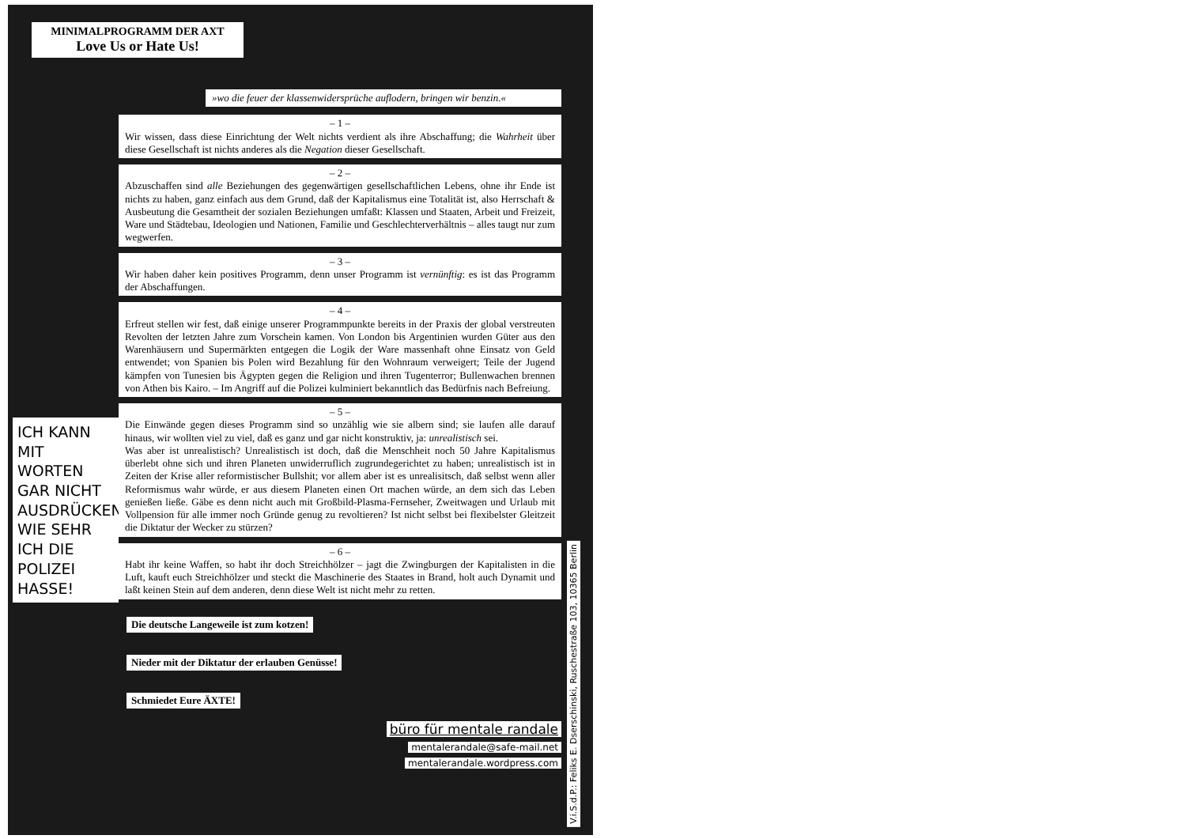ICH KANN MIT WORTEN GAR NICHT AUSDRÜCKEN WIE SEHR ICH DIE POLIZEI HASSE!
MINIMALPROGRAMM DER AXT
Love Us or Hate Us!
»wo die feuer der klassenwidersprüche auflodern, bringen wir benzin.«
– 1 –
Wir wissen, dass diese Einrichtung der Welt nichts verdient als ihre Abschaffung; die Wahrheit über diese Gesellschaft ist nichts anderes als die Negation dieser Gesellschaft.
– 2 –
Abzuschaffen sind alle Beziehungen des gegenwärtigen gesellschaftlichen Lebens, ohne ihr Ende ist nichts zu haben, ganz einfach aus dem Grund, daß der Kapitalismus eine Totalität ist, also Herrschaft & Ausbeutung die Gesamtheit der sozialen Beziehungen umfaßt: Klassen und Staaten, Arbeit und Freizeit, Ware und Städtebau, Ideologien und Nationen, Familie und Geschlechterverhältnis – alles taugt nur zum wegwerfen.
– 3 –
Wir haben daher kein positives Programm, denn unser Programm ist vernünftig: es ist das Programm der Abschaffungen.
– 4 –
Erfreut stellen wir fest, daß einige unserer Programmpunkte bereits in der Praxis der global verstreuten Revolten der letzten Jahre zum Vorschein kamen. Von London bis Argentinien wurden Güter aus den Warenhäusern und Supermärkten entgegen die Logik der Ware massenhaft ohne Einsatz von Geld entwendet; von Spanien bis Polen wird Bezahlung für den Wohnraum verweigert; Teile der Jugend kämpfen von Tunesien bis Ägypten gegen die Religion und ihren Tugenterror; Bullenwachen brennen von Athen bis Kairo. – Im Angriff auf die Polizei kulminiert bekanntlich das Bedürfnis nach Befreiung.
– 5 –
Die Einwände gegen dieses Programm sind so unzählig wie sie albern sind; sie laufen alle darauf hinaus, wir wollten viel zu viel, daß es ganz und gar nicht konstruktiv, ja: unrealistisch sei.
Was aber ist unrealistisch? Unrealistisch ist doch, daß die Menschheit noch 50 Jahre Kapitalismus überlebt ohne sich und ihren Planeten unwiderruflich zugrundegerichtet zu haben; unrealistisch ist in Zeiten der Krise aller reformistischer Bullshit; vor allem aber ist es unrealisitsch, daß selbst wenn aller Reformismus wahr würde, er aus diesem Planeten einen Ort machen würde, an dem sich das Leben genießen ließe. Gäbe es denn nicht auch mit Großbild-Plasma-Fernseher, Zweitwagen und Urlaub mit Vollpension für alle immer noch Gründe genug zu revoltieren? Ist nicht selbst bei flexibelster Gleitzeit die Diktatur der Wecker zu stürzen?
– 6 –
Habt ihr keine Waffen, so habt ihr doch Streichhölzer – jagt die Zwingburgen der Kapitalisten in die Luft, kauft euch Streichhölzer und steckt die Maschinerie des Staates in Brand, holt auch Dynamit und laßt keinen Stein auf dem anderen, denn diese Welt ist nicht mehr zu retten.
Die deutsche Langeweile ist zum kotzen!
Nieder mit der Diktatur der erlauben Genüsse!
Schmiedet Eure ÄXTE!
büro für mentale randale
mentalerandale@safe-mail.net
mentalerandale.wordpress.com
V.i.S.d.P.: Feliks E. Dserschinski, Ruschestraße 103, 10365 Berlin